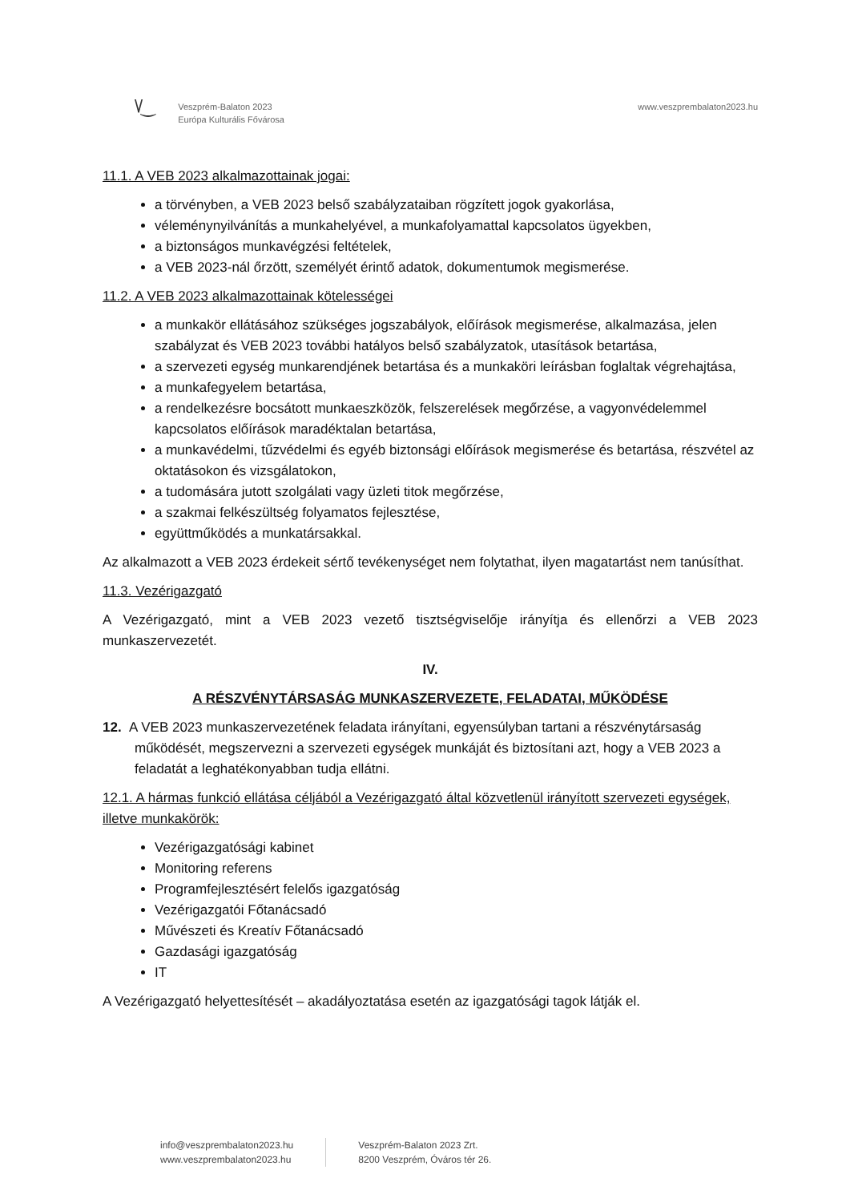\/‿
Veszprém-Balaton 2023
Európa Kulturális Fővárosa
www.veszprembalaton2023.hu
11.1. A VEB 2023 alkalmazottainak jogai:
a törvényben, a VEB 2023 belső szabályzataiban rögzített jogok gyakorlása,
véleménynyilvánítás a munkahelyével, a munkafolyamattal kapcsolatos ügyekben,
a biztonságos munkavégzési feltételek,
a VEB 2023-nál őrzött, személyét érintő adatok, dokumentumok megismerése.
11.2. A VEB 2023 alkalmazottainak kötelességei
a munkakör ellátásához szükséges jogszabályok, előírások megismerése, alkalmazása, jelen szabályzat és VEB 2023 további hatályos belső szabályzatok, utasítások betartása,
a szervezeti egység munkarendjének betartása és a munkaköri leírásban foglaltak végrehajtása,
a munkafegyelem betartása,
a rendelkezésre bocsátott munkaeszközök, felszerelések megőrzése, a vagyonvédelemmel kapcsolatos előírások maradéktalan betartása,
a munkavédelmi, tűzvédelmi és egyéb biztonsági előírások megismerése és betartása, részvétel az oktatásokon és vizsgálatokon,
a tudomására jutott szolgálati vagy üzleti titok megőrzése,
a szakmai felkészültség folyamatos fejlesztése,
együttműködés a munkatársakkal.
Az alkalmazott a VEB 2023 érdekeit sértő tevékenységet nem folytathat, ilyen magatartást nem tanúsíthat.
11.3. Vezérigazgató
A Vezérigazgató, mint a VEB 2023 vezető tisztségviselője irányítja és ellenőrzi a VEB 2023 munkaszervezetét.
IV.
A RÉSZVÉNYTÁRSASÁG MUNKASZERVEZETE, FELADATAI, MŰKÖDÉSE
12. A VEB 2023 munkaszervezetének feladata irányítani, egyensúlyban tartani a részvénytársaság működését, megszervezni a szervezeti egységek munkáját és biztosítani azt, hogy a VEB 2023 a feladatát a leghatékonyabban tudja ellátni.
12.1. A hármas funkció ellátása céljából a Vezérigazgató által közvetlenül irányított szervezeti egységek, illetve munkakörök:
Vezérigazgatósági kabinet
Monitoring referens
Programfejlesztésért felelős igazgatóság
Vezérigazgatói Főtanácsadó
Művészeti és Kreatív Főtanácsadó
Gazdasági igazgatóság
IT
A Vezérigazgató helyettesítését – akadályoztatása esetén az igazgatósági tagok látják el.
info@veszprembalaton2023.hu
www.veszprembalaton2023.hu
Veszprém-Balaton 2023 Zrt.
8200 Veszprém, Óváros tér 26.